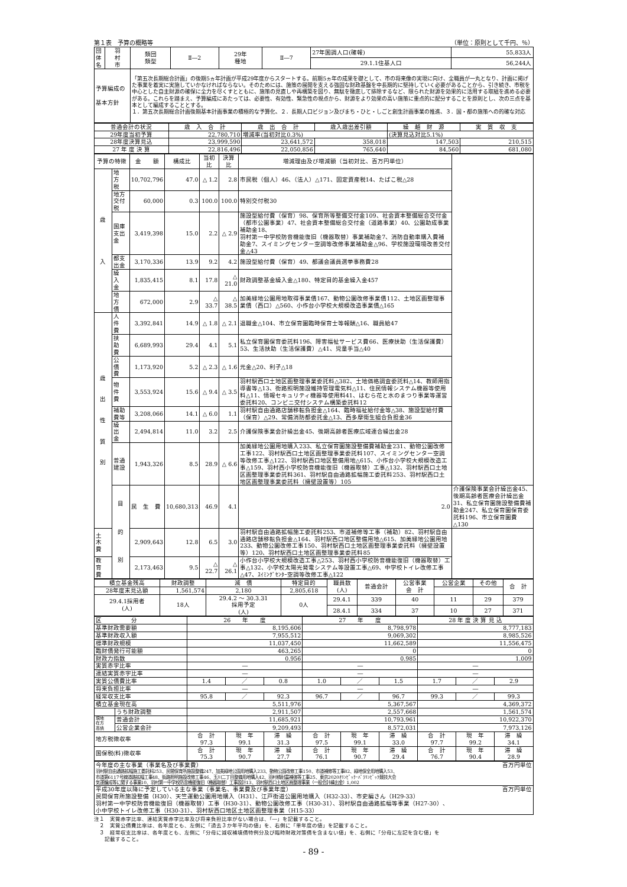第１表　予算の概略等 （単位：原則として千円、％）
| 団体名 | 羽 村 市 | 類団 類型 | Ⅱ―2 | 29年 種地 | Ⅱ―7 | 27年国調人口(確報) | 55,833人 |
| | | | | | | 29.1.1住基人口 | 56,244人 |
| 予算編成の 基本方針 | | 「第五次長期総合計画」の後期5ヵ年計画が平成29年度からスタートする。前期5ヵ年の成果を礎として、市の将来像の実現に向け、全職員が一丸となり、計画に掲げた事業を着実に実施していかなければならない。そのためには、施策の展開を支える強固な財政基盤を中長期的に堅持していく必要があることから、引き続き、市税を中心とした自主財源の確保に全力を尽くすとともに、施策の見直しや再構築を図り、無駄を徹底して排除するなど、限られた財源を効果的に活用する取組を進める必要がある。これらを踏まえ、予算編成にあたっては、必要性、有効性、緊急性の視点から、財源をより効果の高い施策に重点的に配分することを原則とし、次の三点を基本として編成することとする。 １．第五次長期総合計画後期基本計画事業の積極的な予算化、２．長期人口ビジョン及びまち・ひと・しごと創生計画事業の推進、３．国・都の施策への的確な対応 | | | | | |
| 普通会計の状況 | 歳 入 合 計 | 歳 出 合 計 | 歳入歳出差引額 | 繰 越 財 源 | 実 質 収 支 |
| 29年度当初予算 | 22,780,710 | 増減率(当初対比0.3%) | | (決算見込対比5.1%) | |
| 28年度決算見込 | 23,999,590 | 23,641,572 | 358,018 | 147,503 | 210,515 |
| 27 年 度 決 算 | 22,816,496 | 22,050,856 | 765,640 | 84,560 | 681,080 |
| 予算の特徴 | | 金 額 | 構成比 | 当初比 | 決算比 | 増減理由及び増減額（当初対比、百万円単位） | |
| 歳 入 | 地 方 税 | 10,702,796 | 47.0 | △ 1.2 | 2.8 | 市民税（個人）46、（法人）△171、固定資産税14、たばこ税△28 | |
| | 地方交付税 | 60,000 | 0.3 | 100.0 | 100.0 | 特別交付税30 | |
| | 国庫支出金 | 3,419,398 | 15.0 | 2.2 | △ 2.9 | 施設型給付費（保育）98、保育所等整備交付金109、社会資本整備総合交付金（都市公園事業）47、社会資本整備総合交付金（道路事業）40、公園助成事業補助金18、 羽村第一中学校防音機能復旧（機器取替）事業補助金7、消防自動車購入費補助金7、スイミングセンター空調等改修事業補助金△96、学校施設環境改善交付金△43 | |
| | 都支出金 | 3,170,336 | 13.9 | 9.2 | 4.2 | 施設型給付費（保育）49、都議会議員選挙事務費28 | |
| | 繰 入 金 | 1,835,415 | 8.1 | 17.8 | △ 21.0 | 財政調整基金繰入金△180、特定目的基金繰入金457 | |
| | 地 方 債 | 672,000 | 2.9 | △ 33.7 | △ 38.5 | 加美緑地公園用地取得事業債167、動物公園改修事業債112、土地区画整理事業債（西口）△560、小作台小学校大規模改造事業債△165 | |
| 歳 出 性 質 別 | 人 件 費 | 3,392,841 | 14.9 | △ 1.8 | △ 2.1 | 退職金△104、市立保育園臨時保育士等報酬△16、職員給47 | |
| | 扶 助 費 | 6,689,993 | 29.4 | 4.1 | 5.1 | 私立保育園保育委託料196、障害福祉サービス費66、医療扶助（生活保護費）53、生活扶助（生活保護費）△41、児童手当△40 | |
| | 公 債 費 | 1,173,920 | 5.2 | △ 2.3 | △ 1.6 | 元金△20、利子△18 | |
| | 物 件 費 | 3,553,924 | 15.6 | △ 9.4 | △ 3.5 | 羽村駅西口土地区画整理事業委託料△382、土地価格調査委託料△14、教師用指導書等△13、街路照明施設維持管理電気料△11、住民情報システム機器等使用料△11、情報セキュリティ機器等使用料41、はむら花と水のまつり事業等運営委託料20、コンビニ交付システム構築委託料12 | |
| | 補助費等 | 3,208,066 | 14.1 | △ 6.0 | 1.1 | 羽村駅自由通路店舗移転負担金△164、臨時福祉給付金等△38、施設型給付費（保育）△29、常備消防都委託金△13、西多摩衛生組合負担金36 | |
| | 繰 出 金 | 2,494,814 | 11.0 | 3.2 | 2.5 | 介護保険事業会計繰出金45、後期高齢者医療広域連合繰出金28 | |
| | 普通建設 | 1,943,326 | 8.5 | 28.9 | △ 6.6 | 加美緑地公園用地購入233、私立保育園施設整備費補助金231、動物公園改修工事122、羽村駅西口土地区画整理事業委託料107、スイミングセンター空調等改修工事△122、羽村駅西口地区整備用地△615、小作台小学校大規模改造工事△159、羽村西小学校防音機能復旧（機器取替）工事△132、羽村駅西口土地区画整理事業委託料361、羽村駅自由通路拡幅施工委託料253、羽村駅西口土地区画整理事業委託料（擁壁設置等）105 | |
| | 目 的 別 | 民 生 費 | 10,680,313 | 46.9 | 4.1 | 2.0 | 介護保険事業会計繰出金45、後期高齢者医療会計繰出金31、私立保育園施設整備費補助金247、私立保育園保育委託料196、市立保育園費△130 |
| 土 木 費 | | 2,909,643 | 12.8 | 6.5 | 3.0 | 羽村駅自由通路拡幅施工委託料253、市道補修等工事（補助）82、羽村駅自由通路店舗移転負担金△164、羽村駅西口地区整備用地△615、加美緑地公園用地233、動物公園改修工事150、羽村駅西口土地区画整理事業委託料（擁壁設置等）120、羽村駅西口土地区画整理事業委託料85 | |
| 教 育 費 | | 2,173,463 | 9.5 | △ 22.7 | △ 26.1 | 小作台小学校大規模改造工事△253、羽村西小学校防音機能復旧（機器取替）工事△132、小学校太陽光発電システム等設置工事△69、中学校トイレ改修工事△47、ｽｲﾐﾝｸﾞｾﾝﾀｰ空調等改修工事△122 | |
| 積立基金残高 | 財政調整 | 減 債 | 特定目的 | 職員数 (人) | 普通会計 | 公営事業 会 計 | 公営企業 | その他 | 合 計 |
| 28年度末見込額 | 1,561,574 | 2,180 | 2,805,618 | | | | | | |
| 29.4.1採用者 (人) | 18人 | 29.4.2 ～ 30.3.31 採用予定 (人) | 0人 | 29.4.1 | 339 | 40 | 11 | 29 | 379 |
| | | | | 28.4.1 | 334 | 37 | 10 | 27 | 371 |
| 区 分 | | 26 年 度 | | | 27 年 度 | | | 28 年 度 決 算 見 込 | | |
| 基準財政需要額 | | 8,195,606 | | | 8,798,978 | | | 8,777,183 | | |
| 基準財政収入額 | | 7,955,512 | | | 9,069,302 | | | 8,985,526 | | |
| 標準財政規模 | | 11,037,450 | | | 11,662,589 | | | 11,556,475 | | |
| 臨財債発行可能額 | | 463,265 | | | 0 | | | 0 | | |
| 財政力指数 | | 0.956 | | | 0.985 | | | 1.009 | | |
| 実質赤字比率 | | ― | | | ― | | | ― | | |
| 連結実質赤字比率 | | ― | | | ― | | | ― | | |
| 実質公債費比率 | | 1.4 | ／ | 0.8 | 1.0 | ／ | 1.5 | 1.7 | ／ | 2.9 |
| 将来負担比率 | | ― | | | ― | | | ― | | |
| 経常収支比率 | | 95.8 | ／ | 92.3 | 96.7 | ／ | 96.7 | 99.3 | ／ | 99.3 |
| 積立基金現在高 | | 5,511,976 | | | 5,367,567 | | | 4,369,372 | | |
| | うち財政調整 | 2,911,507 | | | 2,557,668 | | | 1,561,574 | | |
| 現地 在方 高債 | 普通会計 | 11,685,921 | | | 10,793,961 | | | 10,922,370 | | |
| | 公営企業会計 | 9,209,493 | | | 8,572,031 | | | 7,973,126 | | |
| 地方税徴収率 | | 合 計 97.3 | 現 年 99.1 | 滞 繰 31.3 | 合 計 97.5 | 現 年 99.1 | 滞 繰 33.0 | 合 計 97.7 | 現 年 99.2 | 滞 繰 34.1 |
| 国保税(料)徴収率 | | 合 計 75.3 | 現 年 90.7 | 滞 繰 27.7 | 合 計 76.1 | 現 年 90.7 | 滞 繰 29.4 | 合 計 76.7 | 現 年 90.4 | 滞 繰 28.9 |
| 今年度の主な事業（事業名及び事業費） 百万円単位 羽村駅自由通路拡幅施工委託料253、民間保育所施設整備247、加美緑地公園用地購入233、動物公園改修工事150、市道補修等工事82、緑地保全用地購入53、 市道第6117号線道路拡幅工事48、街路照明施設改修工事46、玉川二丁目整備用地購入42、羽村橋耐震補強等工事25、東京2020ｵﾘﾝﾋﾟｯｸ･ﾊﾟﾗﾘﾝﾋﾟｯｸ競技大会 気運醸成等に関する事業10、羽村第一中学校防音機能復旧（機器取替）工事設計13、羽村駅西口土地区画整理事業（一般会計繰出金）1,002 |
| 平成30年度以降に予定している主な事業（事業名、事業費及び事業年度） 百万円単位 民間保育所施設整備（H30）、天竺運動公園用地購入（H31）、江戸街道公園用地購入（H32-33）、市史編さん（H29-33） 羽村第一中学校防音機能復旧（機器取替）工事（H30-31）、動物公園改修工事（H30-31）、羽村駅自由通路拡幅等事業（H27-30）、 小中学校トイレ改修工事（H30-31）、羽村駅西口地区土地区画整理事業（H15-33） |
注１　実質赤字比率、連結実質赤字比率及び将来負担比率がない場合は、「―」を記載すること。
　２　実質公債費比率は、各年度とも、左側に「過去３か年平均の値」を、右側に「単年度の値」を記載すること。
　３　経常収支比率は、各年度とも、左側に「分母に減収補填債特例分及び臨時財政対策債を含まない値」を、右側に「分母に左記を含む値」を
　　記載すること。
- 89 -